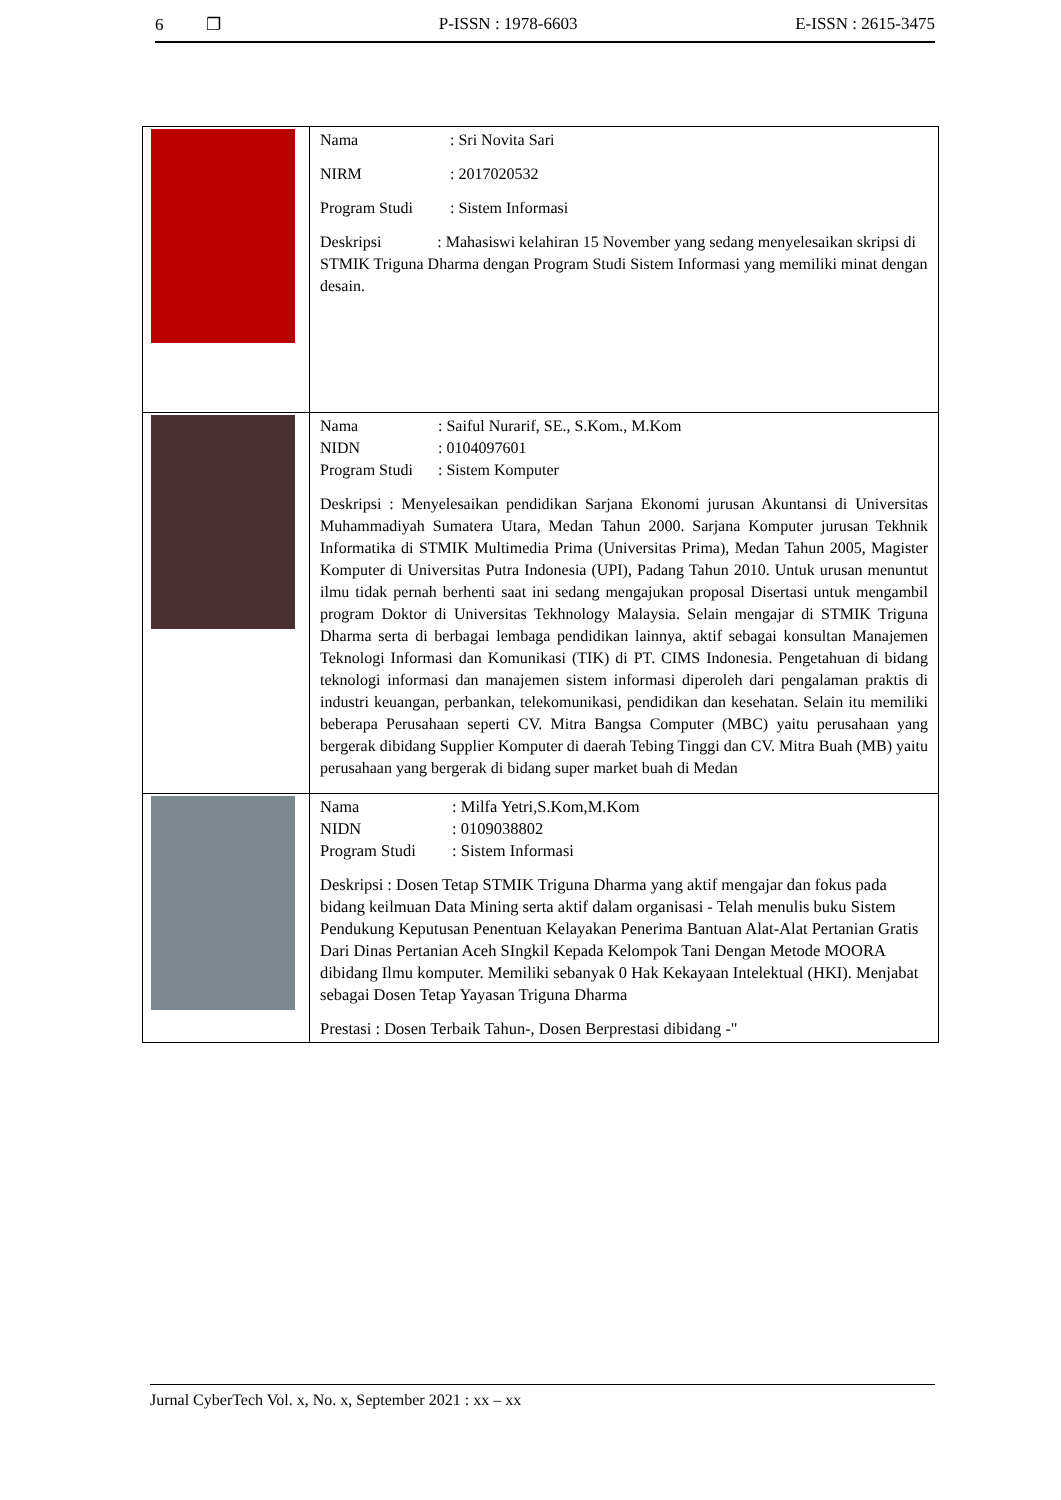6 ❐ P-ISSN : 1978-6603 E-ISSN : 2615-3475
| | Nama : Sri Novita Sari NIRM : 2017020532 Program Studi : Sistem Informasi Deskripsi : Mahasiswi kelahiran 15 November yang sedang menyelesaikan skripsi di STMIK Triguna Dharma dengan Program Studi Sistem Informasi yang memiliki minat dengan desain. |
| | Nama : Saiful Nurarif, SE., S.Kom., M.Kom NIDN : 0104097601 Program Studi : Sistem Komputer Deskripsi : Menyelesaikan pendidikan Sarjana Ekonomi jurusan Akuntansi di Universitas Muhammadiyah Sumatera Utara, Medan Tahun 2000. Sarjana Komputer jurusan Tekhnik Informatika di STMIK Multimedia Prima (Universitas Prima), Medan Tahun 2005, Magister Komputer di Universitas Putra Indonesia (UPI), Padang Tahun 2010. Untuk urusan menuntut ilmu tidak pernah berhenti saat ini sedang mengajukan proposal Disertasi untuk mengambil program Doktor di Universitas Tekhnology Malaysia. Selain mengajar di STMIK Triguna Dharma serta di berbagai lembaga pendidikan lainnya, aktif sebagai konsultan Manajemen Teknologi Informasi dan Komunikasi (TIK) di PT. CIMS Indonesia. Pengetahuan di bidang teknologi informasi dan manajemen sistem informasi diperoleh dari pengalaman praktis di industri keuangan, perbankan, telekomunikasi, pendidikan dan kesehatan. Selain itu memiliki beberapa Perusahaan seperti CV. Mitra Bangsa Computer (MBC) yaitu perusahaan yang bergerak dibidang Supplier Komputer di daerah Tebing Tinggi dan CV. Mitra Buah (MB) yaitu perusahaan yang bergerak di bidang super market buah di Medan |
| | Nama : Milfa Yetri,S.Kom,M.Kom NIDN : 0109038802 Program Studi : Sistem Informasi Deskripsi : Dosen Tetap STMIK Triguna Dharma yang aktif mengajar dan fokus pada bidang keilmuan Data Mining serta aktif dalam organisasi - Telah menulis buku Sistem Pendukung Keputusan Penentuan Kelayakan Penerima Bantuan Alat-Alat Pertanian Gratis Dari Dinas Pertanian Aceh SIngkil Kepada Kelompok Tani Dengan Metode MOORA dibidang Ilmu komputer. Memiliki sebanyak 0 Hak Kekayaan Intelektual (HKI). Menjabat sebagai Dosen Tetap Yayasan Triguna Dharma Prestasi : Dosen Terbaik Tahun-, Dosen Berprestasi dibidang -" |
Jurnal CyberTech Vol. x, No. x, September 2021 : xx – xx